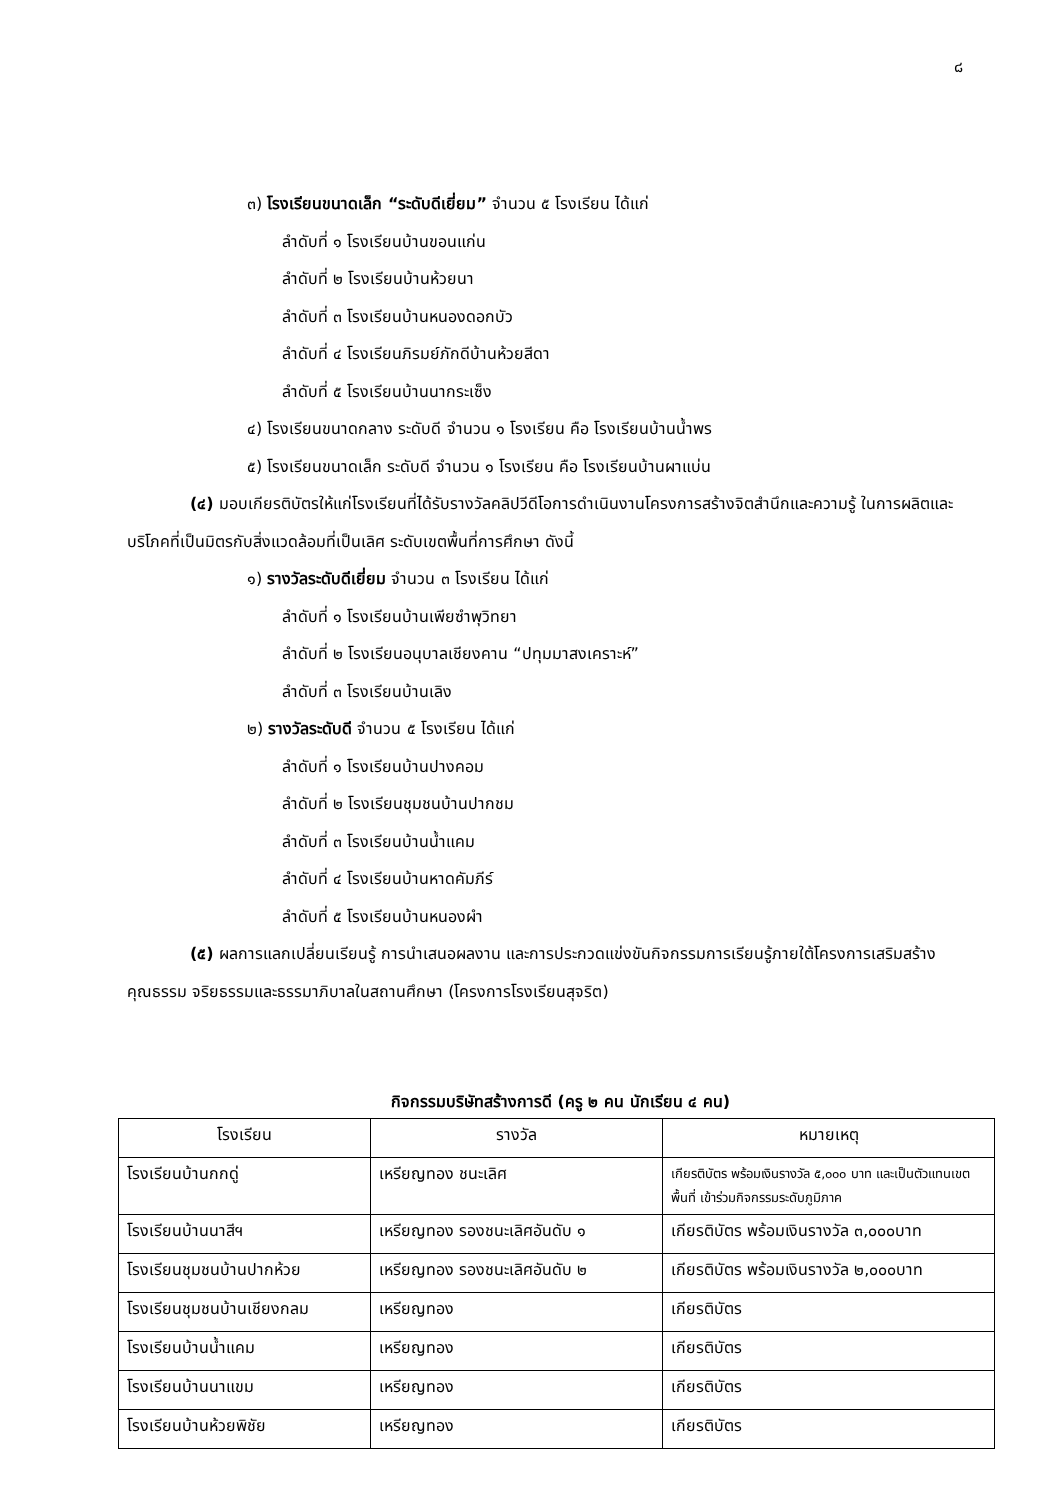๘
๓) โรงเรียนขนาดเล็ก “ระดับดีเยี่ยม” จำนวน ๕ โรงเรียน ได้แก่
ลำดับที่ ๑ โรงเรียนบ้านขอนแก่น
ลำดับที่ ๒ โรงเรียนบ้านห้วยนา
ลำดับที่ ๓ โรงเรียนบ้านหนองดอกบัว
ลำดับที่ ๔ โรงเรียนภิรมย์ภักดีบ้านห้วยสีดา
ลำดับที่ ๕ โรงเรียนบ้านนากระเซ็ง
๔) โรงเรียนขนาดกลาง ระดับดี จำนวน ๑ โรงเรียน คือ โรงเรียนบ้านน้ำพร
๕) โรงเรียนขนาดเล็ก ระดับดี จำนวน ๑ โรงเรียน คือ โรงเรียนบ้านผาแบ่น
(๔) มอบเกียรติบัตรให้แก่โรงเรียนที่ได้รับรางวัลคลิปวีดีโอการดำเนินงานโครงการสร้างจิตสำนึกและความรู้ ในการผลิตและบริโภคที่เป็นมิตรกับสิ่งแวดล้อมที่เป็นเลิศ ระดับเขตพื้นที่การศึกษา ดังนี้
๑) รางวัลระดับดีเยี่ยม จำนวน ๓ โรงเรียน ได้แก่
ลำดับที่ ๑ โรงเรียนบ้านเพียซำพุวิทยา
ลำดับที่ ๒ โรงเรียนอนุบาลเชียงคาน “ปทุมมาสงเคราะห์”
ลำดับที่ ๓ โรงเรียนบ้านเลิง
๒) รางวัลระดับดี จำนวน ๕ โรงเรียน ได้แก่
ลำดับที่ ๑ โรงเรียนบ้านปางคอม
ลำดับที่ ๒ โรงเรียนชุมชนบ้านปากชม
ลำดับที่ ๓ โรงเรียนบ้านน้ำแคม
ลำดับที่ ๔ โรงเรียนบ้านหาดคัมภีร์
ลำดับที่ ๕ โรงเรียนบ้านหนองผำ
(๕) ผลการแลกเปลี่ยนเรียนรู้ การนำเสนอผลงาน และการประกวดแข่งขันกิจกรรมการเรียนรู้ภายใต้โครงการเสริมสร้างคุณธรรม จริยธรรมและธรรมาภิบาลในสถานศึกษา (โครงการโรงเรียนสุจริต)
กิจกรรมบริษัทสร้างการดี (ครู ๒ คน นักเรียน ๔ คน)
| โรงเรียน | รางวัล | หมายเหตุ |
| --- | --- | --- |
| โรงเรียนบ้านกกดู่ | เหรียญทอง ชนะเลิศ | เกียรติบัตร พร้อมเงินรางวัล ๕,๐๐๐ บาท และเป็นตัวแทนเขตพื้นที่ เข้าร่วมกิจกรรมระดับภูมิภาค |
| โรงเรียนบ้านนาสีฯ | เหรียญทอง รองชนะเลิศอันดับ ๑ | เกียรติบัตร พร้อมเงินรางวัล ๓,๐๐๐บาท |
| โรงเรียนชุมชนบ้านปากห้วย | เหรียญทอง รองชนะเลิศอันดับ ๒ | เกียรติบัตร พร้อมเงินรางวัล ๒,๐๐๐บาท |
| โรงเรียนชุมชนบ้านเชียงกลม | เหรียญทอง | เกียรติบัตร |
| โรงเรียนบ้านน้ำแคม | เหรียญทอง | เกียรติบัตร |
| โรงเรียนบ้านนาแขม | เหรียญทอง | เกียรติบัตร |
| โรงเรียนบ้านห้วยพิชัย | เหรียญทอง | เกียรติบัตร |